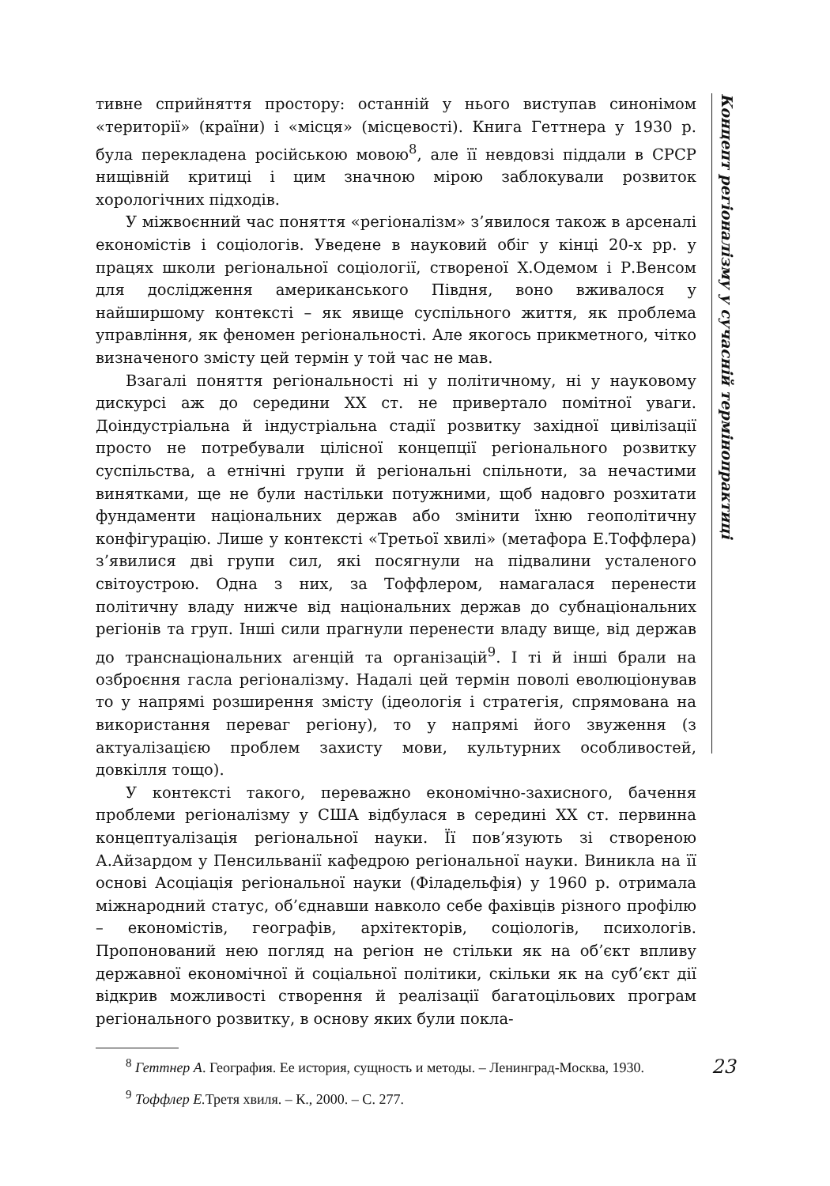тивне сприйняття простору: останній у нього виступав синонімом «території» (країни) і «місця» (місцевості). Книга Геттнера у 1930 р. була перекладена російською мовою<sup>8</sup>, але її невдовзі піддали в СРСР нищівній критиці і цим значною мірою заблокували розвиток хорологічних підходів.
У міжвоєнний час поняття «регіоналізм» з’явилося також в арсеналі економістів і соціологів. Уведене в науковий обіг у кінці 20-х рр. у працях школи регіональної соціології, створеної Х.Одемом і Р.Венсом для дослідження американського Півдня, воно вживалося у найширшому контексті – як явище суспільного життя, як проблема управління, як феномен регіональності. Але якогось прикметного, чітко визначеного змісту цей термін у той час не мав.
Взагалі поняття регіональності ні у політичному, ні у науковому дискурсі аж до середини ХХ ст. не привертало помітної уваги. Доіндустріальна й індустріальна стадії розвитку західної цивілізації просто не потребували цілісної концепції регіонального розвитку суспільства, а етнічні групи й регіональні спільноти, за нечастими винятками, ще не були настільки потужними, щоб надовго розхитати фундаменти національних держав або змінити їхню геополітичну конфігурацію. Лише у контексті «Третьої хвилі» (метафора Е.Тоффлера) з’явилися дві групи сил, які посягнули на підвалини усталеного світоустрою. Одна з них, за Тоффлером, намагалася перенести політичну владу нижче від національних держав до субнаціональних регіонів та груп. Інші сили прагнули перенести владу вище, від держав до транснаціональних агенцій та організацій<sup>9</sup>. І ті й інші брали на озброєння гасла регіоналізму. Надалі цей термін поволі еволюціонував то у напрямі розширення змісту (ідеологія і стратегія, спрямована на використання переваг регіону), то у напрямі його звуження (з актуалізацією проблем захисту мови, культурних особливостей, довкілля тощо).
У контексті такого, переважно економічно-захисного, бачення проблеми регіоналізму у США відбулася в середині ХХ ст. первинна концептуалізація регіональної науки. Її пов’язують зі створеною А.Айзардом у Пенсильванії кафедрою регіональної науки. Виникла на її основі Асоціація регіональної науки (Філадельфія) у 1960 р. отримала міжнародний статус, об’єднавши навколо себе фахівців різного профілю – економістів, географів, архітекторів, соціологів, психологів. Пропонований нею погляд на регіон не стільки як на об’єкт впливу державної економічної й соціальної політики, скільки як на суб’єкт дії відкрив можливості створення й реалізації багатоцільових програм регіонального розвитку, в основу яких були покла-
<sup>8</sup> Геттнер А. География. Ее история, сущность и методы. – Ленинград-Москва, 1930.
<sup>9</sup> Тоффлер Е. Третя хвиля. – К., 2000. – С. 277.
Концепт регіоналізму у сучасній термінопрактиці
23